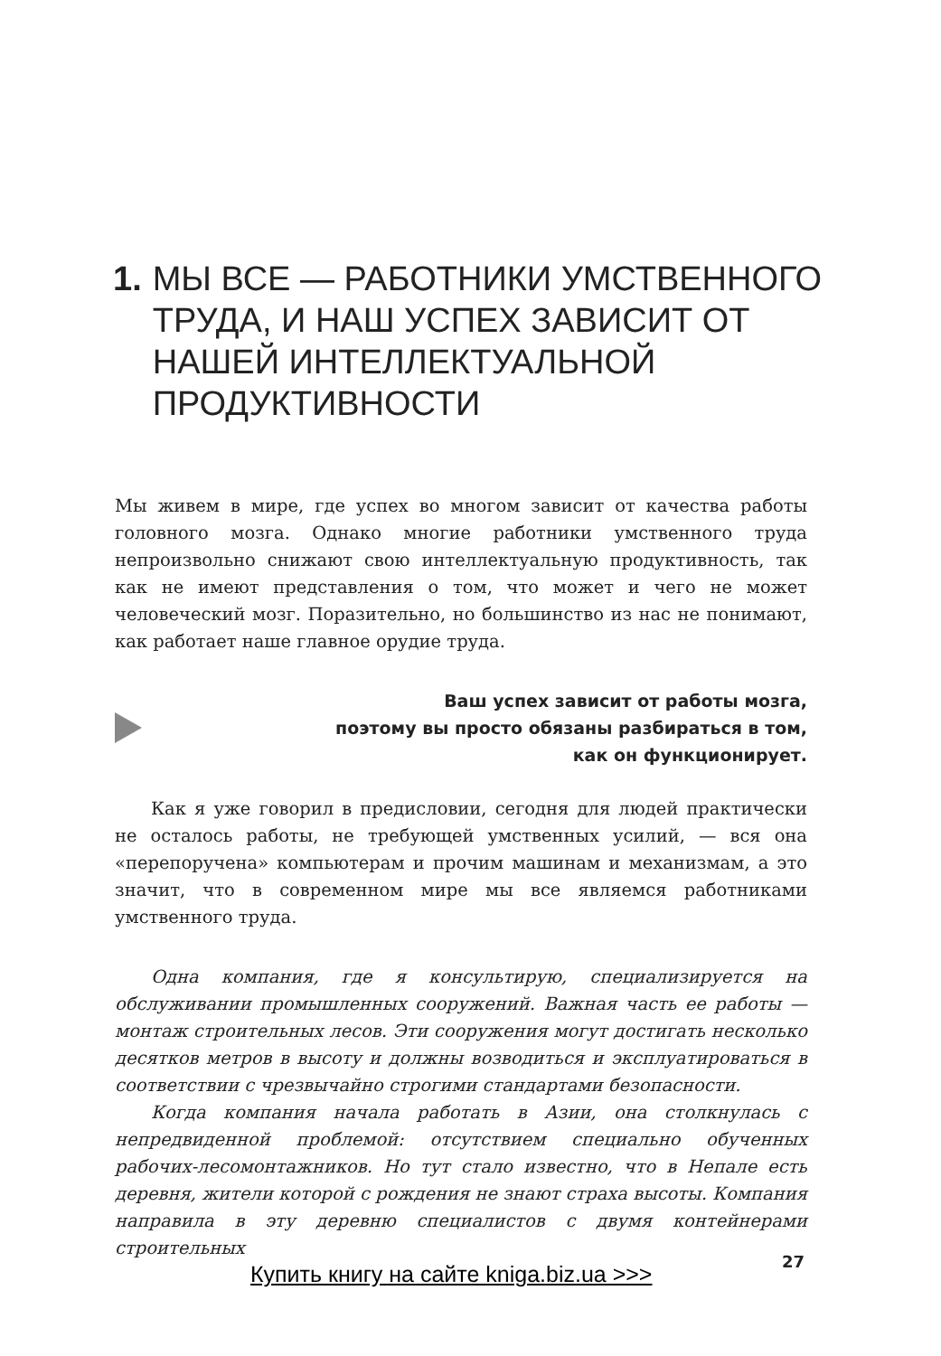1. МЫ ВСЕ — РАБОТНИКИ УМСТВЕННОГО ТРУДА, И НАШ УСПЕХ ЗАВИСИТ ОТ НАШЕЙ ИНТЕЛЛЕКТУАЛЬНОЙ ПРОДУКТИВНОСТИ
Мы живем в мире, где успех во многом зависит от качества работы головного мозга. Однако многие работники умственного труда непроизвольно снижают свою интеллектуальную продуктивность, так как не имеют представления о том, что может и чего не может человеческий мозг. Поразительно, но большинство из нас не понимают, как работает наше главное орудие труда.
Ваш успех зависит от работы мозга,
поэтому вы просто обязаны разбираться в том,
как он функционирует.
Как я уже говорил в предисловии, сегодня для людей практически не осталось работы, не требующей умственных усилий, — вся она «перепоручена» компьютерам и прочим машинам и механизмам, а это значит, что в современном мире мы все являемся работниками умственного труда.
Одна компания, где я консультирую, специализируется на обслуживании промышленных сооружений. Важная часть ее работы — монтаж строительных лесов. Эти сооружения могут достигать несколько десятков метров в высоту и должны возводиться и эксплуатироваться в соответствии с чрезвычайно строгими стандартами безопасности.
Когда компания начала работать в Азии, она столкнулась с непредвиденной проблемой: отсутствием специально обученных рабочих-лесомонтажников. Но тут стало известно, что в Непале есть деревня, жители которой с рождения не знают страха высоты. Компания направила в эту деревню специалистов с двумя контейнерами строительных
Купить книгу на сайте kniga.biz.ua >>> 27